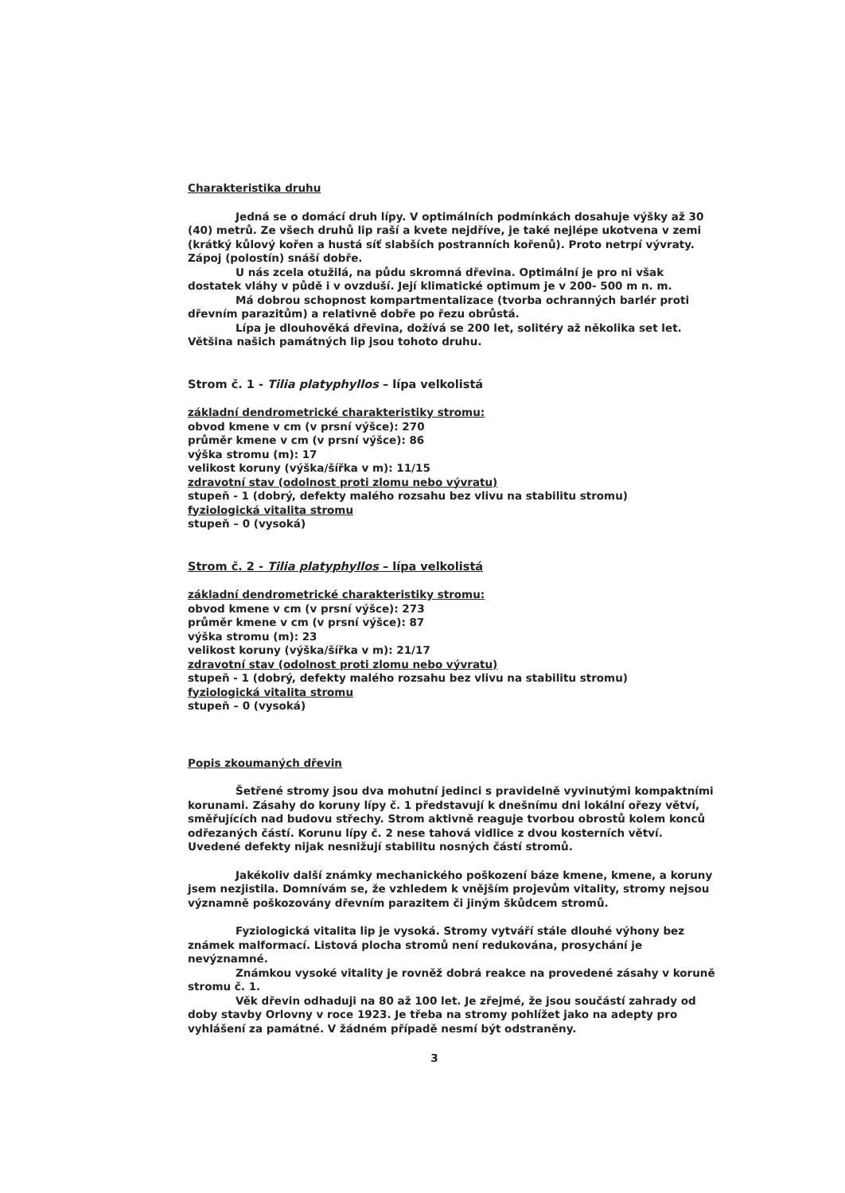Charakteristika druhu
Jedná se o domácí druh lípy. V optimálních podmínkách dosahuje výšky až 30 (40) metrů. Ze všech druhů lip raší a kvete nejdříve, je také nejlépe ukotvena v zemi (krátký kůlový kořen a hustá síť slabších postranních kořenů). Proto netrpí vývraty. Zápoj (polostín) snáší dobře.
U nás zcela otužilá, na půdu skromná dřevina. Optimální je pro ni však dostatek vláhy v půdě i v ovzduší. Její klimatické optimum je v 200- 500 m n. m.
Má dobrou schopnost kompartmentalizace (tvorba ochranných barlér proti dřevním parazitům) a relativně dobře po řezu obrůstá.
Lípa je dlouhověká dřevina, dožívá se 200 let, solitéry až několika set let. Většina našich památných lip jsou tohoto druhu.
Strom č. 1 - Tilia platyphyllos – lípa velkolistá
základní dendrometrické charakteristiky stromu:
obvod kmene v cm (v prsní výšce): 270
průměr kmene v cm (v prsní výšce): 86
výška stromu (m): 17
velikost koruny (výška/šířka v m): 11/15
zdravotní stav (odolnost proti zlomu nebo vývratu)
stupeň - 1 (dobrý, defekty malého rozsahu bez vlivu na stabilitu stromu)
fyziologická vitalita stromu
stupeň – 0 (vysoká)
Strom č. 2 - Tilia platyphyllos – lípa velkolistá
základní dendrometrické charakteristiky stromu:
obvod kmene v cm (v prsní výšce): 273
průměr kmene v cm (v prsní výšce): 87
výška stromu (m): 23
velikost koruny (výška/šířka v m): 21/17
zdravotní stav (odolnost proti zlomu nebo vývratu)
stupeň - 1 (dobrý, defekty malého rozsahu bez vlivu na stabilitu stromu)
fyziologická vitalita stromu
stupeň – 0 (vysoká)
Popis zkoumaných dřevin
Šetřené stromy jsou dva mohutní jedinci s pravidelně vyvinutými kompaktními korunami. Zásahy do koruny lípy č. 1 představují k dnešnímu dni lokální ořezy větví, směřujících nad budovu střechy. Strom aktivně reaguje tvorbou obrostů kolem konců odřezaných částí. Korunu lípy č. 2 nese tahová vidlice z dvou kosterních větví. Uvedené defekty nijak nesnižují stabilitu nosných částí stromů.
Jakékoliv další známky mechanického poškození báze kmene, kmene, a koruny jsem nezjistila. Domnívám se, že vzhledem k vnějším projevům vitality, stromy nejsou významně poškozovány dřevním parazitem či jiným škůdcem stromů.
Fyziologická vitalita lip je vysoká. Stromy vytváří stále dlouhé výhony bez známek malformací. Listová plocha stromů není redukována, prosychání je nevýznamné.
Známkou vysoké vitality je rovněž dobrá reakce na provedené zásahy v koruně stromu č. 1.
Věk dřevin odhaduji na 80 až 100 let. Je zřejmé, že jsou součástí zahrady od doby stavby Orlovny v roce 1923. Je třeba na stromy pohlížet jako na adepty pro vyhlášení za památné. V žádném případě nesmí být odstraněny.
3